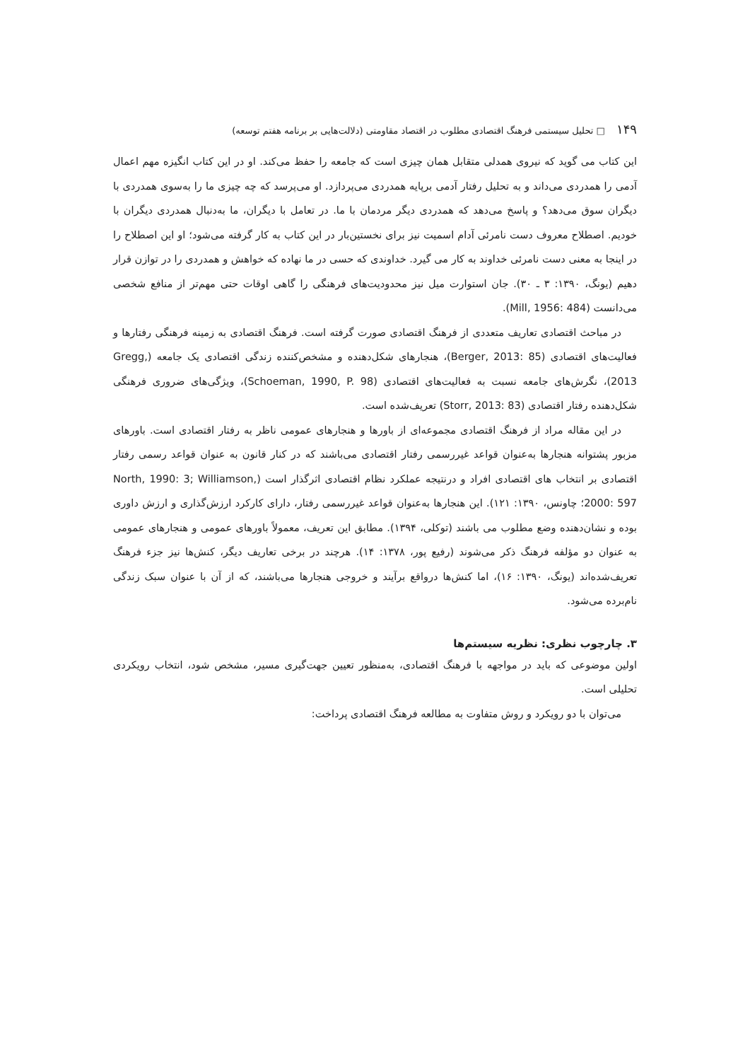۱۴۹ □ تحلیل سیستمی فرهنگ اقتصادی مطلوب در اقتصاد مقاومتی (دلالت‌هایی بر برنامه هفتم توسعه)
این کتاب می گوید که نیروی همدلی متقابل همان چیزی است که جامعه را حفظ می‌کند. او در این کتاب انگیزه مهم اعمال آدمی را همدردی می‌داند و به تحلیل رفتار آدمی برپایه همدردی می‌پردازد. او می‌پرسد که چه چیزی ما را به‌سوی همدردی با دیگران سوق می‌دهد؟ و پاسخ می‌دهد که همدردی دیگر مردمان با ما. در تعامل با دیگران، ما به‌دنبال همدردی دیگران با خودیم. اصطلاح معروف دست نامرئی آدام اسمیت نیز برای نخستین‌بار در این کتاب به کار گرفته می‌شود؛ او این اصطلاح را در اینجا به معنی دست نامرئی خداوند به کار می گیرد. خداوندی که حسی در ما نهاده که خواهش و همدردی را در توازن قرار دهیم (یونگ، ۱۳۹۰: ۳ ـ ۳۰). جان استوارت میل نیز محدودیت‌های فرهنگی را گاهی اوقات حتی مهم‌تر از منافع شخصی می‌دانست (Mill, 1956: 484).
در مباحث اقتصادی تعاریف متعددی از فرهنگ اقتصادی صورت گرفته است. فرهنگ اقتصادی به زمینه فرهنگی رفتارها و فعالیت‌های اقتصادی (Berger, 2013: 85)، هنجارهای شکل‌دهنده و مشخص‌کننده زندگی اقتصادی یک جامعه (Gregg, 2013)، نگرش‌های جامعه نسبت به فعالیت‌های اقتصادی (Schoeman, 1990, P. 98)، ویژگی‌های ضروری فرهنگی شکل‌دهنده رفتار اقتصادی (Storr, 2013: 83) تعریف‌شده است.
در این مقاله مراد از فرهنگ اقتصادی مجموعه‌ای از باورها و هنجارهای عمومی ناظر به رفتار اقتصادی است. باورهای مزبور پشتوانه هنجارها به‌عنوان قواعد غیررسمی رفتار اقتصادی می‌باشند که در کنار قانون به عنوان قواعد رسمی رفتار اقتصادی بر انتخاب های اقتصادی افراد و درنتیجه عملکرد نظام اقتصادی اثرگذار است (North, 1990: 3; Williamson, 2000: 597؛ چاونس، ۱۳۹۰: ۱۲۱). این هنجارها به‌عنوان قواعد غیررسمی رفتار، دارای کارکرد ارزش‌گذاری و ارزش داوری بوده و نشان‌دهنده وضع مطلوب می باشند (توکلی، ۱۳۹۴). مطابق این تعریف، معمولاً باورهای عمومی و هنجارهای عمومی به عنوان دو مؤلفه فرهنگ ذکر می‌شوند (رفیع پور، ۱۳۷۸: ۱۴). هرچند در برخی تعاریف دیگر، کنش‌ها نیز جزء فرهنگ تعریف‌شده‌اند (یونگ، ۱۳۹۰: ۱۶)، اما کنش‌ها درواقع برآیند و خروجی هنجارها می‌باشند، که از آن با عنوان سبک زندگی نام‌برده می‌شود.
۳. چارچوب نظری: نظریه سیستم‌ها
اولین موضوعی که باید در مواجهه با فرهنگ اقتصادی، به‌منظور تعیین جهت‌گیری مسیر، مشخص شود، انتخاب رویکردی تحلیلی است.
می‌توان با دو رویکرد و روش متفاوت به مطالعه فرهنگ اقتصادی پرداخت: